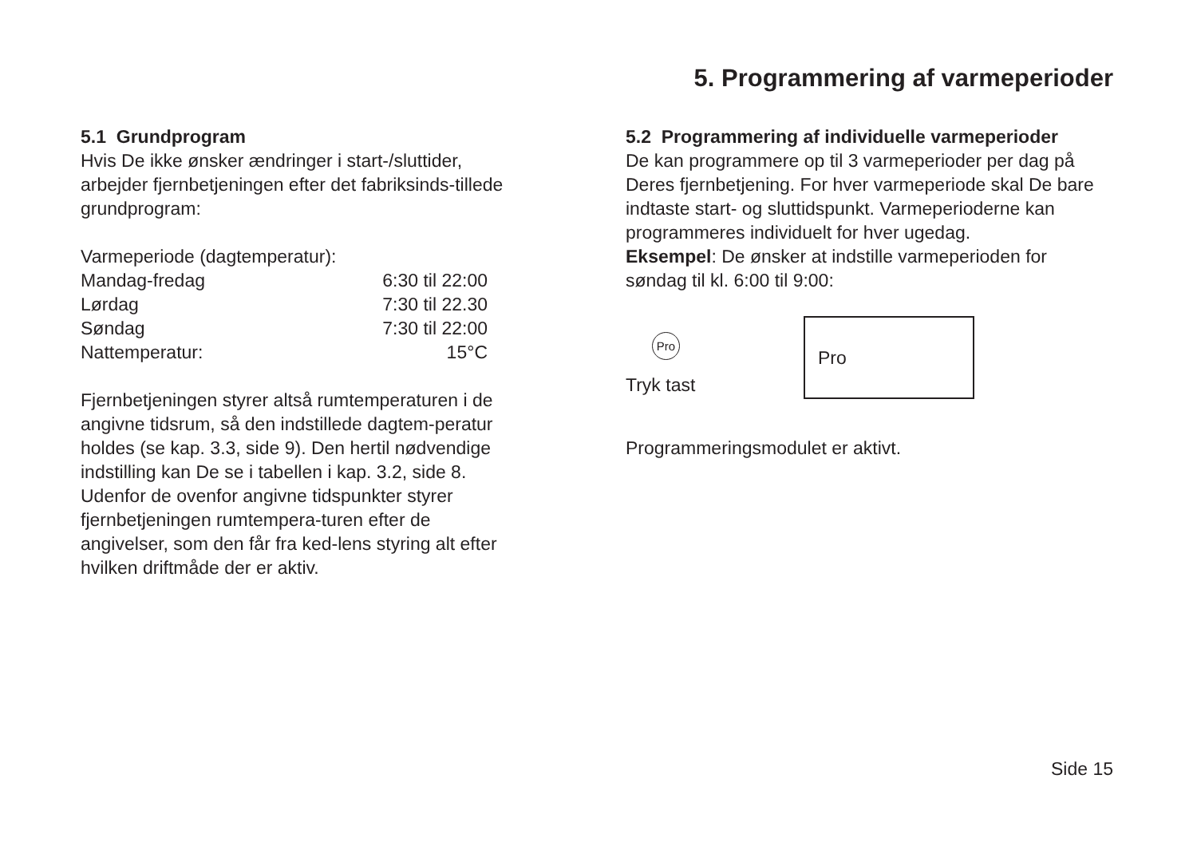5. Programmering af varmeperioder
5.1 Grundprogram
Hvis De ikke ønsker ændringer i start-/sluttider, arbejder fjernbetjeningen efter det fabriksinds-tillede grundprogram:
Varmeperiode (dagtemperatur):
| Mandag-fredag | 6:30 til 22:00 |
| Lørdag | 7:30 til 22.30 |
| Søndag | 7:30 til 22:00 |
| Nattemperatur: | 15°C |
Fjernbetjeningen styrer altså rumtemperaturen i de angivne tidsrum, så den indstillede dagtem-peratur holdes (se kap. 3.3, side 9). Den hertil nødvendige indstilling kan De se i tabellen i kap. 3.2, side 8. Udenfor de ovenfor angivne tidspunkter styrer fjernbetjeningen rumtempera-turen efter de angivelser, som den får fra ked-lens styring alt efter hvilken driftmåde der er aktiv.
5.2 Programmering af individuelle varmeperioder
De kan programmere op til 3 varmeperioder per dag på Deres fjernbetjening. For hver varmeperiode skal De bare indtaste start- og sluttidspunkt. Varmeperioderne kan programmeres individuelt for hver ugedag.
Eksempel: De ønsker at indstille varmeperioden for søndag til kl. 6:00 til 9:00:
Pro
Tryk tast
Pro
Programmeringsmodulet er aktivt.
Side 15